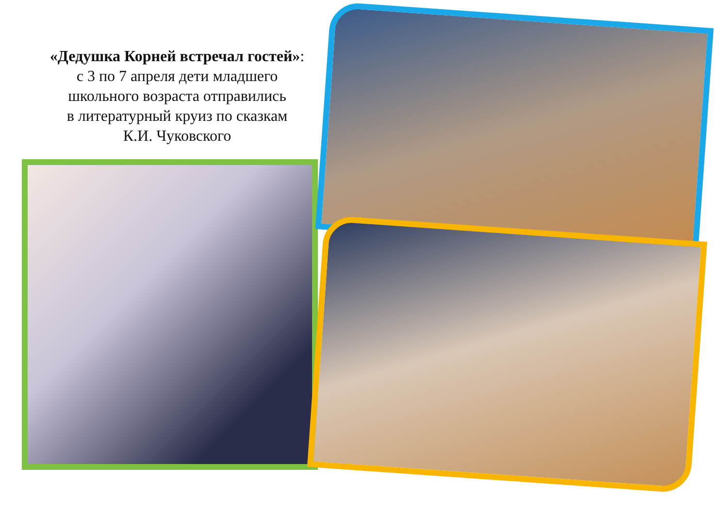«Дедушка Корней встречал гостей»:
с 3 по 7 апреля дети младшего
школьного возраста отправились
в литературный круиз по сказкам
К.И. Чуковского